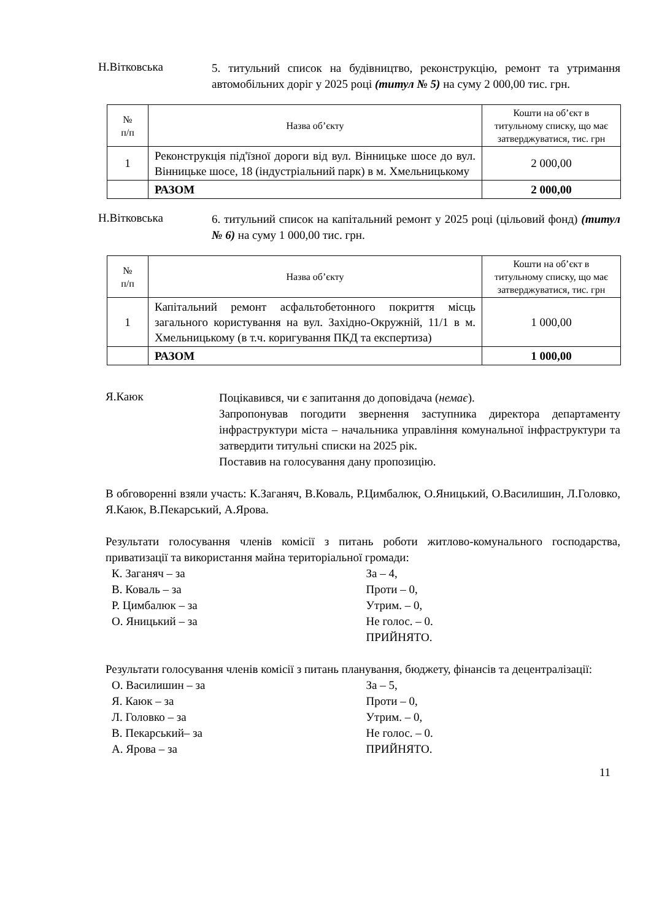Н.Вітковська
5. титульний список на будівництво, реконструкцію, ремонт та утримання автомобільних доріг у 2025 році (титул № 5) на суму 2 000,00 тис. грн.
| № п/п | Назва об’єкту | Кошти на об’єкт в титульному списку, що має затверджуватися, тис. грн |
| --- | --- | --- |
| 1 | Реконструкція під'їзної дороги від вул. Вінницьке шосе до вул. Вінницьке шосе, 18 (індустріальний парк) в м. Хмельницькому | 2 000,00 |
| | РАЗОМ | 2 000,00 |
Н.Вітковська
6. титульний список на капітальний ремонт у 2025 році (цільовий фонд) (титул № 6) на суму 1 000,00 тис. грн.
| № п/п | Назва об’єкту | Кошти на об’єкт в титульному списку, що має затверджуватися, тис. грн |
| --- | --- | --- |
| 1 | Капітальний ремонт асфальтобетонного покриття місць загального користування на вул. Західно-Окружній, 11/1 в м. Хмельницькому (в т.ч. коригування ПКД та експертиза) | 1 000,00 |
| | РАЗОМ | 1 000,00 |
Я.Каюк
Поцікавився, чи є запитання до доповідача (немає).
Запропонував погодити звернення заступника директора департаменту інфраструктури міста – начальника управління комунальної інфраструктури та затвердити титульні списки на 2025 рік.
Поставив на голосування дану пропозицію.
В обговоренні взяли участь: К.Заганяч, В.Коваль, Р.Цимбалюк, О.Яницький, О.Василишин, Л.Головко, Я.Каюк, В.Пекарський, А.Ярова.
Результати голосування членів комісії з питань роботи житлово-комунального господарства, приватизації та використання майна територіальної громади:
К. Заганяч – за
В. Коваль – за
Р. Цимбалюк – за
О. Яницький – за
За – 4,
Проти – 0,
Утрим. – 0,
Не голос. – 0.
ПРИЙНЯТО.
Результати голосування членів комісії з питань планування, бюджету, фінансів та децентралізації:
О. Василишин – за
Я. Каюк – за
Л. Головко – за
В. Пекарський– за
А. Ярова – за
За – 5,
Проти – 0,
Утрим. – 0,
Не голос. – 0.
ПРИЙНЯТО.
11